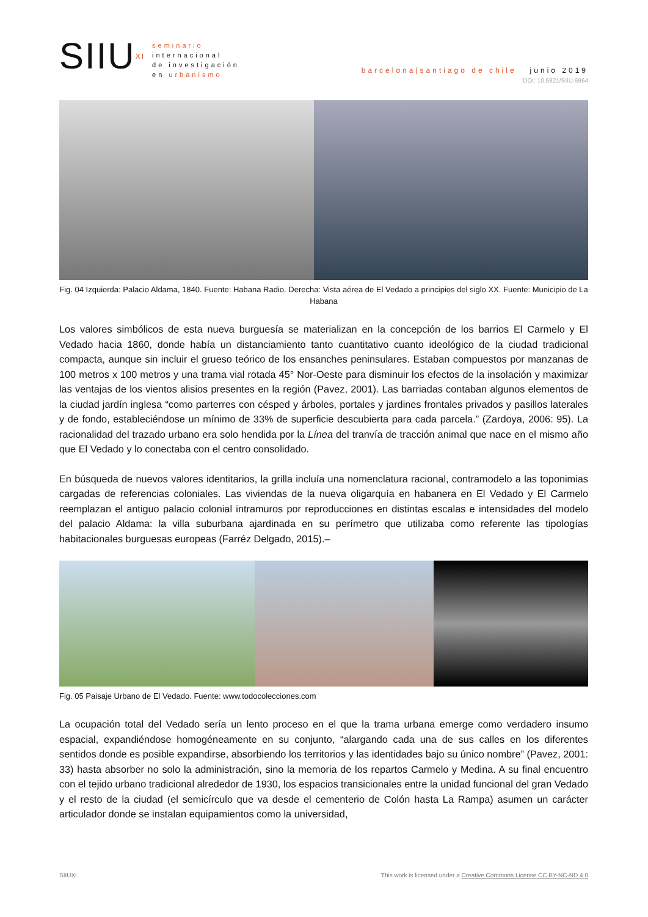SIIU<sup>XI</sup>
seminario
internacional
de investigación
en urbanismo
barcelona|santiago de chile junio 2019
DOI: 10.5821/SIIU.6964
Fig. 04 Izquierda: Palacio Aldama, 1840. Fuente: Habana Radio. Derecha: Vista aérea de El Vedado a principios del siglo XX. Fuente: Municipio de La Habana
Los valores simbólicos de esta nueva burguesía se materializan en la concepción de los barrios El Carmelo y El Vedado hacia 1860, donde había un distanciamiento tanto cuantitativo cuanto ideológico de la ciudad tradicional compacta, aunque sin incluir el grueso teórico de los ensanches peninsulares. Estaban compuestos por manzanas de 100 metros x 100 metros y una trama vial rotada 45° Nor-Oeste para disminuir los efectos de la insolación y maximizar las ventajas de los vientos alisios presentes en la región (Pavez, 2001). Las barriadas contaban algunos elementos de la ciudad jardín inglesa “como parterres con césped y árboles, portales y jardines frontales privados y pasillos laterales y de fondo, estableciéndose un mínimo de 33% de superficie descubierta para cada parcela.” (Zardoya, 2006: 95). La racionalidad del trazado urbano era solo hendida por la Línea del tranvía de tracción animal que nace en el mismo año que El Vedado y lo conectaba con el centro consolidado.
En búsqueda de nuevos valores identitarios, la grilla incluía una nomenclatura racional, contramodelo a las toponimias cargadas de referencias coloniales. Las viviendas de la nueva oligarquía en habanera en El Vedado y El Carmelo reemplazan el antiguo palacio colonial intramuros por reproducciones en distintas escalas e intensidades del modelo del palacio Aldama: la villa suburbana ajardinada en su perímetro que utilizaba como referente las tipologías habitacionales burguesas europeas (Farréz Delgado, 2015).–
Fig. 05 Paisaje Urbano de El Vedado. Fuente: www.todocolecciones.com
La ocupación total del Vedado sería un lento proceso en el que la trama urbana emerge como verdadero insumo espacial, expandiéndose homogéneamente en su conjunto, “alargando cada una de sus calles en los diferentes sentidos donde es posible expandirse, absorbiendo los territorios y las identidades bajo su único nombre” (Pavez, 2001: 33) hasta absorber no solo la administración, sino la memoria de los repartos Carmelo y Medina. A su final encuentro con el tejido urbano tradicional alrededor de 1930, los espacios transicionales entre la unidad funcional del gran Vedado y el resto de la ciudad (el semicírculo que va desde el cementerio de Colón hasta La Rampa) asumen un carácter articulador donde se instalan equipamientos como la universidad,
SIIUXI This work is licensed under a Creative Commons License CC BY-NC-ND 4.0